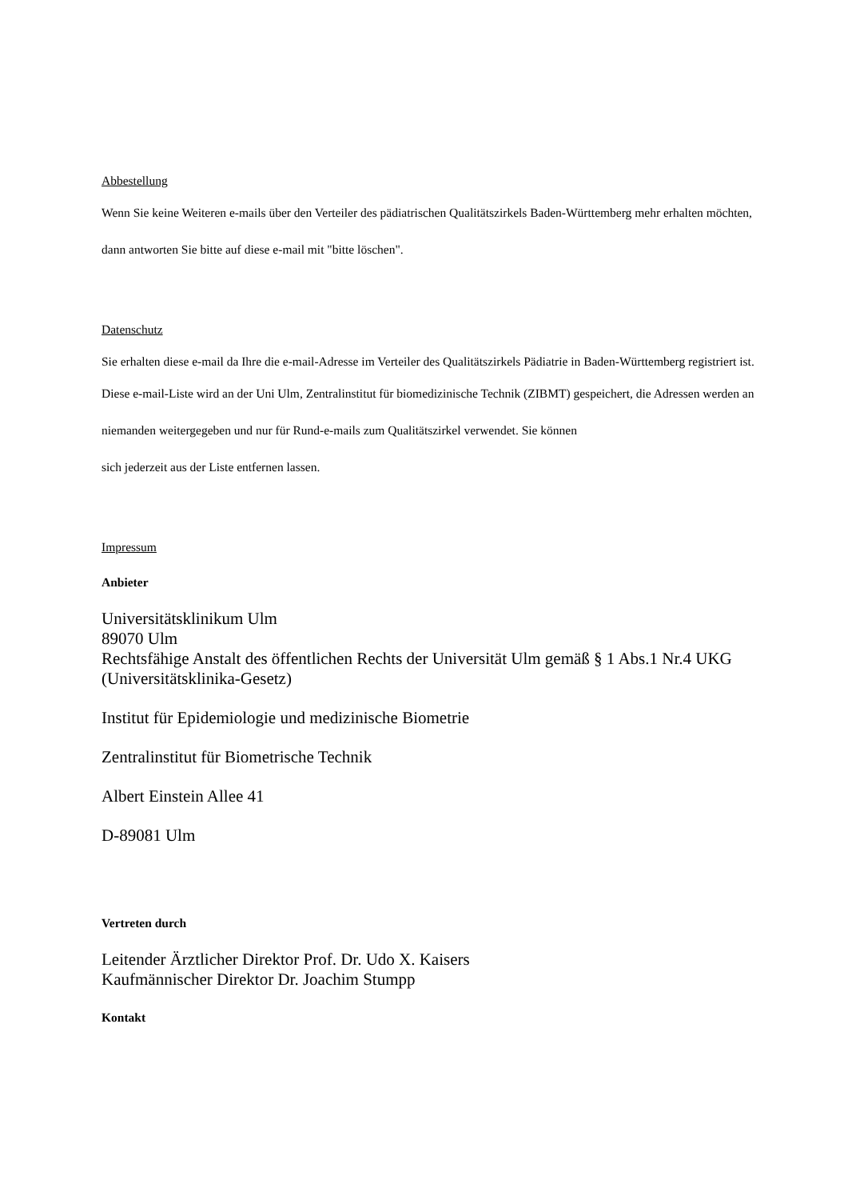Abbestellung
Wenn Sie keine Weiteren e-mails über den Verteiler des pädiatrischen Qualitätszirkels Baden-Württemberg mehr erhalten möchten,
dann antworten Sie bitte auf diese e-mail mit "bitte löschen".
Datenschutz
Sie erhalten diese e-mail da Ihre die e-mail-Adresse im Verteiler des Qualitätszirkels Pädiatrie in Baden-Württemberg registriert ist.
Diese e-mail-Liste wird an der Uni Ulm, Zentralinstitut für biomedizinische Technik (ZIBMT) gespeichert, die Adressen werden an
niemanden weitergegeben und nur für Rund-e-mails zum Qualitätszirkel verwendet. Sie können
sich jederzeit aus der Liste entfernen lassen.
Impressum
Anbieter
Universitätsklinikum Ulm
89070 Ulm
Rechtsfähige Anstalt des öffentlichen Rechts der Universität Ulm gemäß § 1 Abs.1 Nr.4 UKG (Universitätsklinika-Gesetz)
Institut für Epidemiologie und medizinische Biometrie
Zentralinstitut für Biometrische Technik
Albert Einstein Allee 41
D-89081 Ulm
Vertreten durch
Leitender Ärztlicher Direktor Prof. Dr. Udo X. Kaisers
Kaufmännischer Direktor Dr. Joachim Stumpp
Kontakt